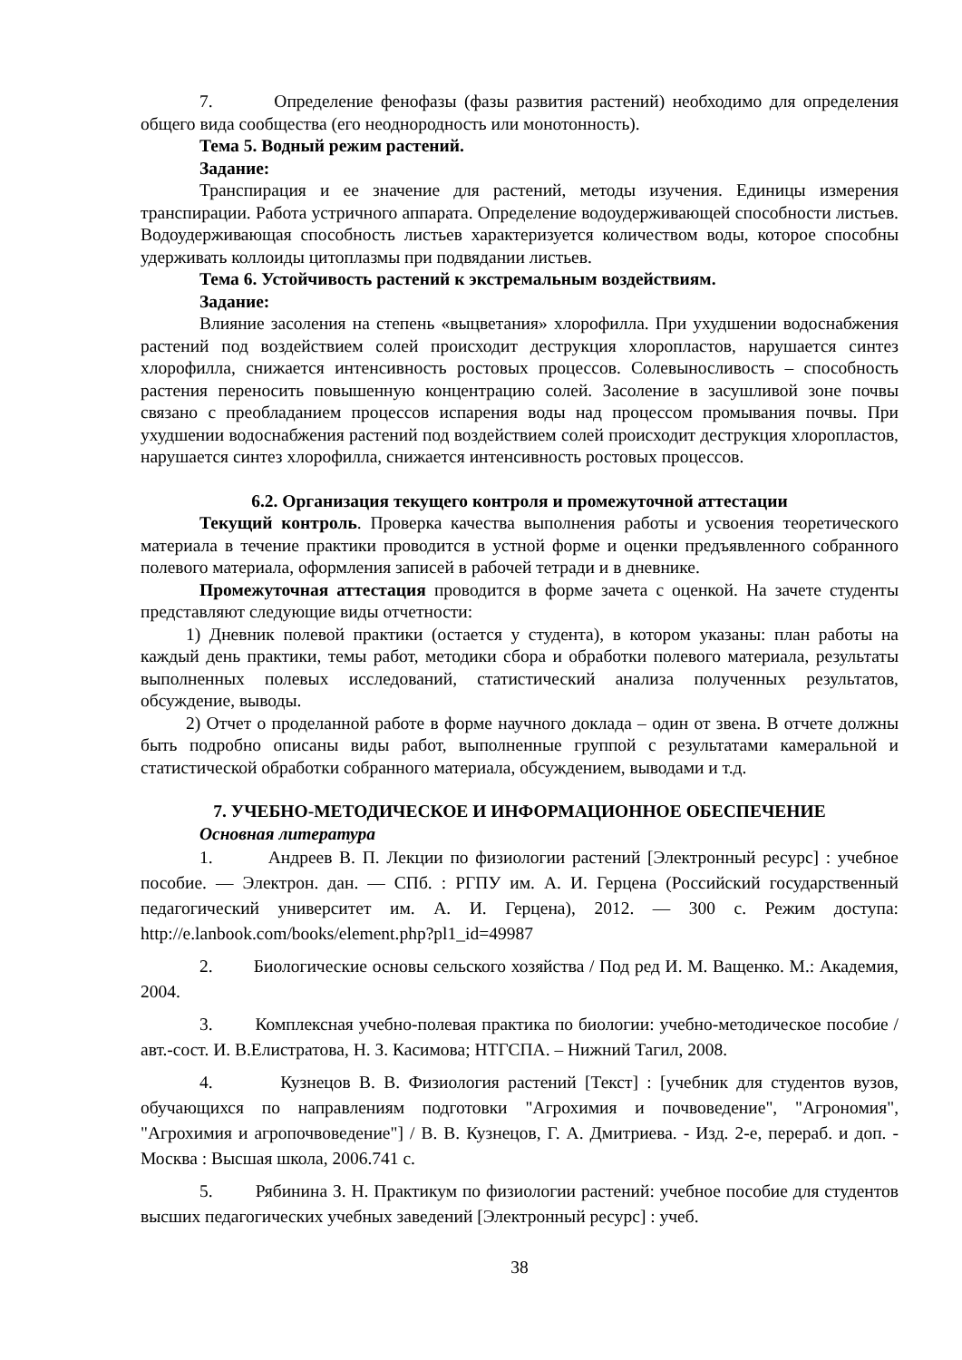7. Определение фенофазы (фазы развития растений) необходимо для определения общего вида сообщества (его неоднородность или монотонность).
Тема 5. Водный режим растений.
Задание:
Транспирация и ее значение для растений, методы изучения. Единицы измерения транспирации. Работа устричного аппарата. Определение водоудерживающей способности листьев. Водоудерживающая способность листьев характеризуется количеством воды, которое способны удерживать коллоиды цитоплазмы при подвядании листьев.
Тема 6. Устойчивость растений к экстремальным воздействиям.
Задание:
Влияние засоления на степень «выцветания» хлорофилла. При ухудшении водоснабжения растений под воздействием солей происходит деструкция хлоропластов, нарушается синтез хлорофилла, снижается интенсивность ростовых процессов. Солевыносливость – способность растения переносить повышенную концентрацию солей. Засоление в засушливой зоне почвы связано с преобладанием процессов испарения воды над процессом промывания почвы. При ухудшении водоснабжения растений под воздействием солей происходит деструкция хлоропластов, нарушается синтез хлорофилла, снижается интенсивность ростовых процессов.
6.2. Организация текущего контроля и промежуточной аттестации
Текущий контроль. Проверка качества выполнения работы и усвоения теоретического материала в течение практики проводится в устной форме и оценки предъявленного собранного полевого материала, оформления записей в рабочей тетради и в дневнике.
Промежуточная аттестация проводится в форме зачета с оценкой. На зачете студенты представляют следующие виды отчетности:
1) Дневник полевой практики (остается у студента), в котором указаны: план работы на каждый день практики, темы работ, методики сбора и обработки полевого материала, результаты выполненных полевых исследований, статистический анализа полученных результатов, обсуждение, выводы.
2) Отчет о проделанной работе в форме научного доклада – один от звена. В отчете должны быть подробно описаны виды работ, выполненные группой с результатами камеральной и статистической обработки собранного материала, обсуждением, выводами и т.д.
7. УЧЕБНО-МЕТОДИЧЕСКОЕ И ИНФОРМАЦИОННОЕ ОБЕСПЕЧЕНИЕ
Основная литература
1. Андреев В. П. Лекции по физиологии растений [Электронный ресурс] : учебное пособие. — Электрон. дан. — СПб. : РГПУ им. А. И. Герцена (Российский государственный педагогический университет им. А. И. Герцена), 2012. — 300 с. Режим доступа: http://e.lanbook.com/books/element.php?pl1_id=49987
2. Биологические основы сельского хозяйства / Под ред И. М. Ващенко. М.: Академия, 2004.
3. Комплексная учебно-полевая практика по биологии: учебно-методическое пособие / авт.-сост. И. В.Елистратова, Н. З. Касимова; НТГСПА. – Нижний Тагил, 2008.
4. Кузнецов В. В. Физиология растений [Текст] : [учебник для студентов вузов, обучающихся по направлениям подготовки "Агрохимия и почвоведение", "Агрономия", "Агрохимия и агропочвоведение"] / В. В. Кузнецов, Г. А. Дмитриева. - Изд. 2-е, перераб. и доп. - Москва : Высшая школа, 2006.741 с.
5. Рябинина З. Н. Практикум по физиологии растений: учебное пособие для студентов высших педагогических учебных заведений [Электронный ресурс] : учеб.
38